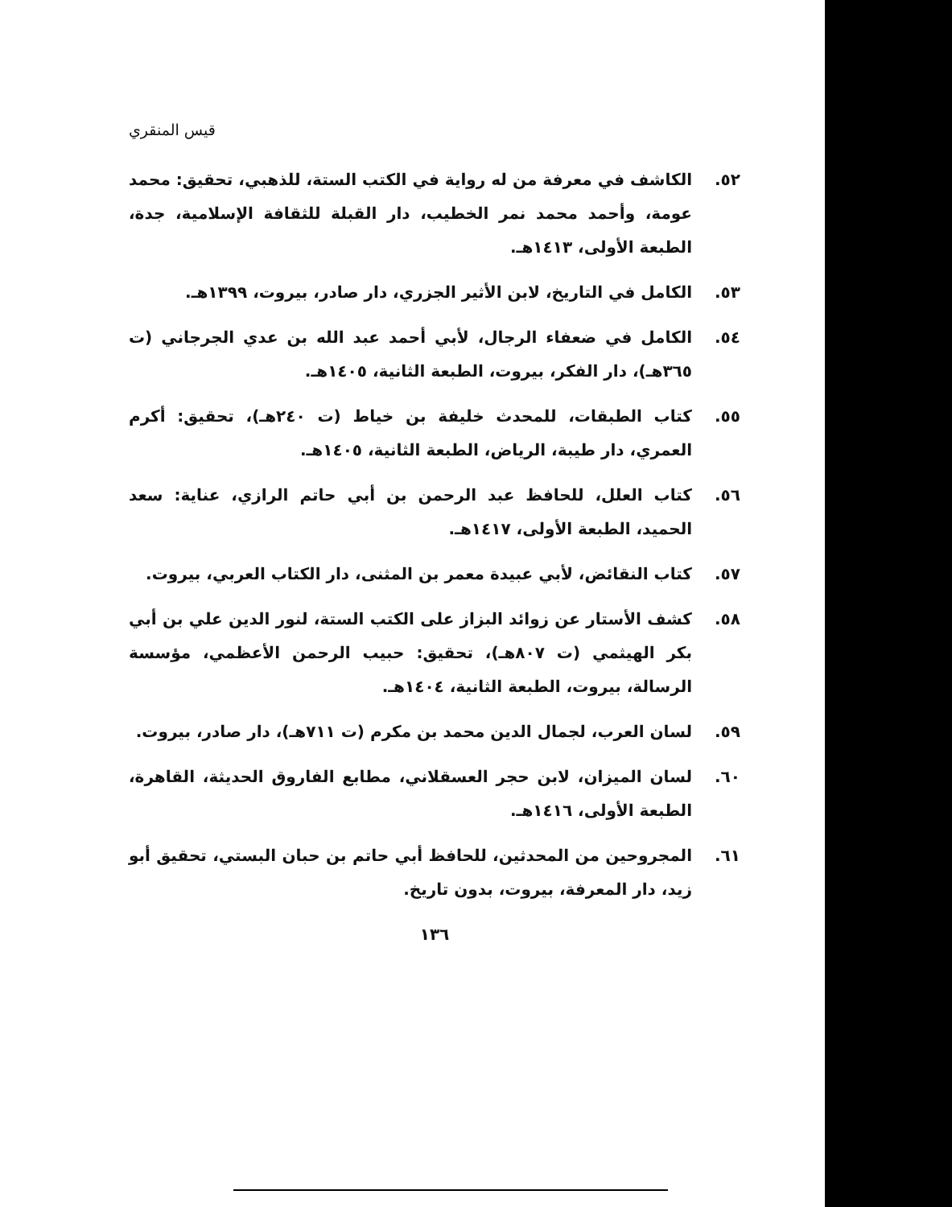قيس المنقري
٥٢. الكاشف في معرفة من له رواية في الكتب الستة، للذهبي، تحقيق: محمد عومة، وأحمد محمد نمر الخطيب، دار القبلة للثقافة الإسلامية، جدة، الطبعة الأولى، ١٤١٣هـ.
٥٣. الكامل في التاريخ، لابن الأثير الجزري، دار صادر، بيروت، ١٣٩٩هـ.
٥٤. الكامل في ضعفاء الرجال، لأبي أحمد عبد الله بن عدي الجرجاني (ت ٣٦٥هـ)، دار الفكر، بيروت، الطبعة الثانية، ١٤٠٥هـ.
٥٥. كتاب الطبقات، للمحدث خليفة بن خياط (ت ٢٤٠هـ)، تحقيق: أكرم العمري، دار طيبة، الرياض، الطبعة الثانية، ١٤٠٥هـ.
٥٦. كتاب العلل، للحافظ عبد الرحمن بن أبي حاتم الرازي، عناية: سعد الحميد، الطبعة الأولى، ١٤١٧هـ.
٥٧. كتاب النقائض، لأبي عبيدة معمر بن المثنى، دار الكتاب العربي، بيروت.
٥٨. كشف الأستار عن زوائد البزاز على الكتب الستة، لنور الدين علي بن أبي بكر الهيثمي (ت ٨٠٧هـ)، تحقيق: حبيب الرحمن الأعظمي، مؤسسة الرسالة، بيروت، الطبعة الثانية، ١٤٠٤هـ.
٥٩. لسان العرب، لجمال الدين محمد بن مكرم (ت ٧١١هـ)، دار صادر، بيروت.
٦٠. لسان الميزان، لابن حجر العسقلاني، مطابع الفاروق الحديثة، القاهرة، الطبعة الأولى، ١٤١٦هـ.
٦١. المجروحين من المحدثين، للحافظ أبي حاتم بن حبان البستي، تحقيق أبو زيد، دار المعرفة، بيروت، بدون تاريخ.
١٣٦